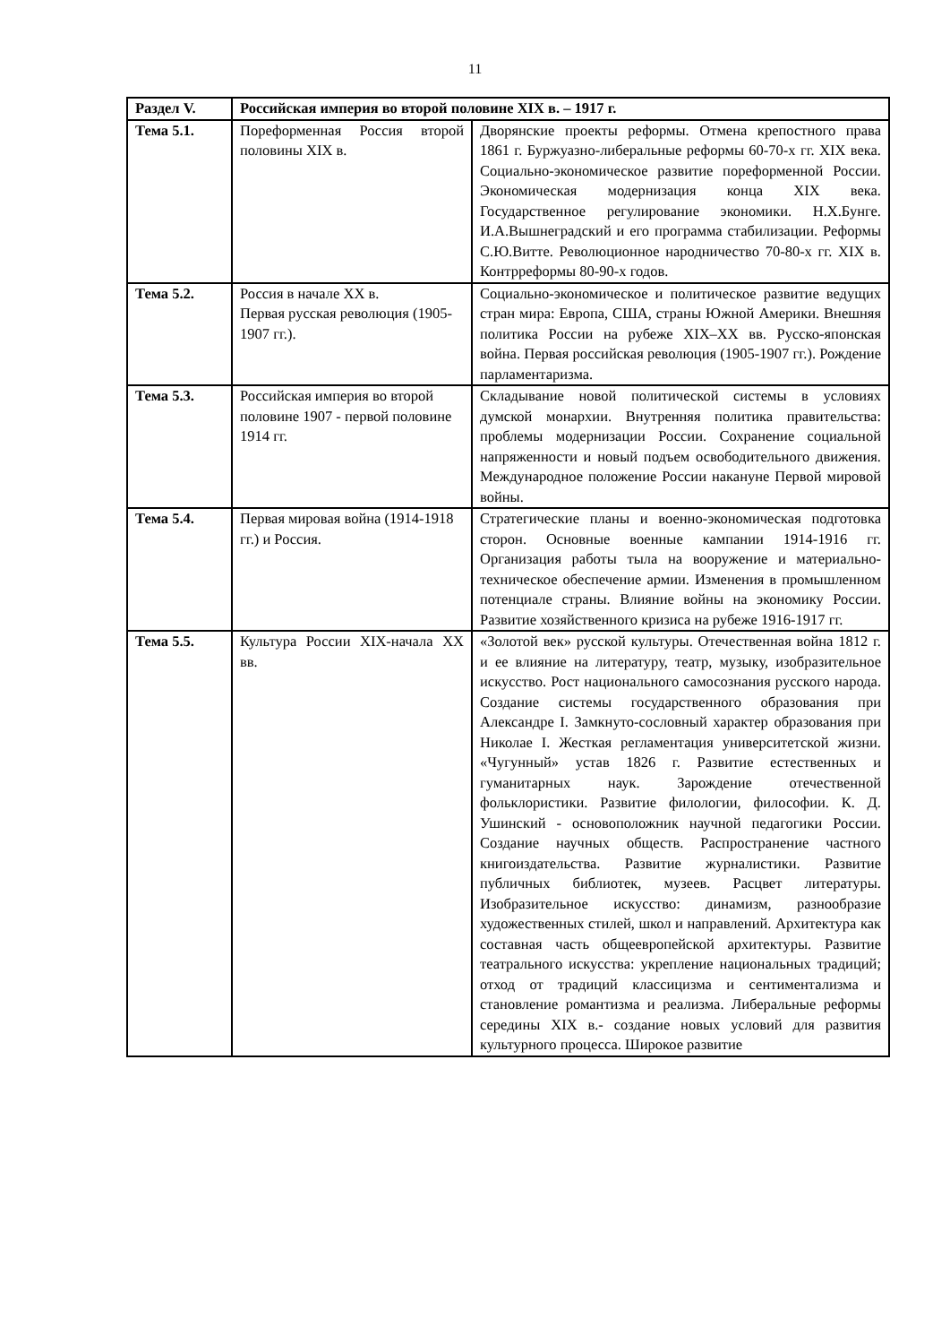11
| Раздел V. | Российская империя во второй половине XIX в. – 1917 г. | |
| --- | --- | --- |
| Тема 5.1. | Пореформенная Россия второй половины XIX в. | Дворянские проекты реформы. Отмена крепостного права 1861 г. Буржуазно-либеральные реформы 60-70-х гг. XIX века. Социально-экономическое развитие пореформенной России. Экономическая модернизация конца XIX века. Государственное регулирование экономики. Н.Х.Бунге. И.А.Вышнеградский и его программа стабилизации. Реформы С.Ю.Витте. Революционное народничество 70-80-х гг. XIX в. Контрреформы 80-90-х годов. |
| Тема 5.2. | Россия в начале XX в. Первая русская революция (1905-1907 гг.). | Социально-экономическое и политическое развитие ведущих стран мира: Европа, США, страны Южной Америки. Внешняя политика России на рубеже XIX–XX вв. Русско-японская война. Первая российская революция (1905-1907 гг.). Рождение парламентаризма. |
| Тема 5.3. | Российская империя во второй половине 1907 - первой половине 1914 гг. | Складывание новой политической системы в условиях думской монархии. Внутренняя политика правительства: проблемы модернизации России. Сохранение социальной напряженности и новый подъем освободительного движения. Международное положение России накануне Первой мировой войны. |
| Тема 5.4. | Первая мировая война (1914-1918 гг.) и Россия. | Стратегические планы и военно-экономическая подготовка сторон. Основные военные кампании 1914-1916 гг. Организация работы тыла на вооружение и материально-техническое обеспечение армии. Изменения в промышленном потенциале страны. Влияние войны на экономику России. Развитие хозяйственного кризиса на рубеже 1916-1917 гг. |
| Тема 5.5. | Культура России XIX-начала XX вв. | «Золотой век» русской культуры. Отечественная война 1812 г. и ее влияние на литературу, театр, музыку, изобразительное искусство. Рост национального самосознания русского народа. Создание системы государственного образования при Александре I. Замкнуто-сословный характер образования при Николае I. Жесткая регламентация университетской жизни. «Чугунный» устав 1826 г. Развитие естественных и гуманитарных наук. Зарождение отечественной фольклористики. Развитие филологии, философии. К. Д. Ушинский - основоположник научной педагогики России. Создание научных обществ. Распространение частного книгоиздательства. Развитие журналистики. Развитие публичных библиотек, музеев. Расцвет литературы. Изобразительное искусство: динамизм, разнообразие художественных стилей, школ и направлений. Архитектура как составная часть общеевропейской архитектуры. Развитие театрального искусства: укрепление национальных традиций; отход от традиций классицизма и сентиментализма и становление романтизма и реализма. Либеральные реформы середины XIX в.- создание новых условий для развития культурного процесса. Широкое развитие |